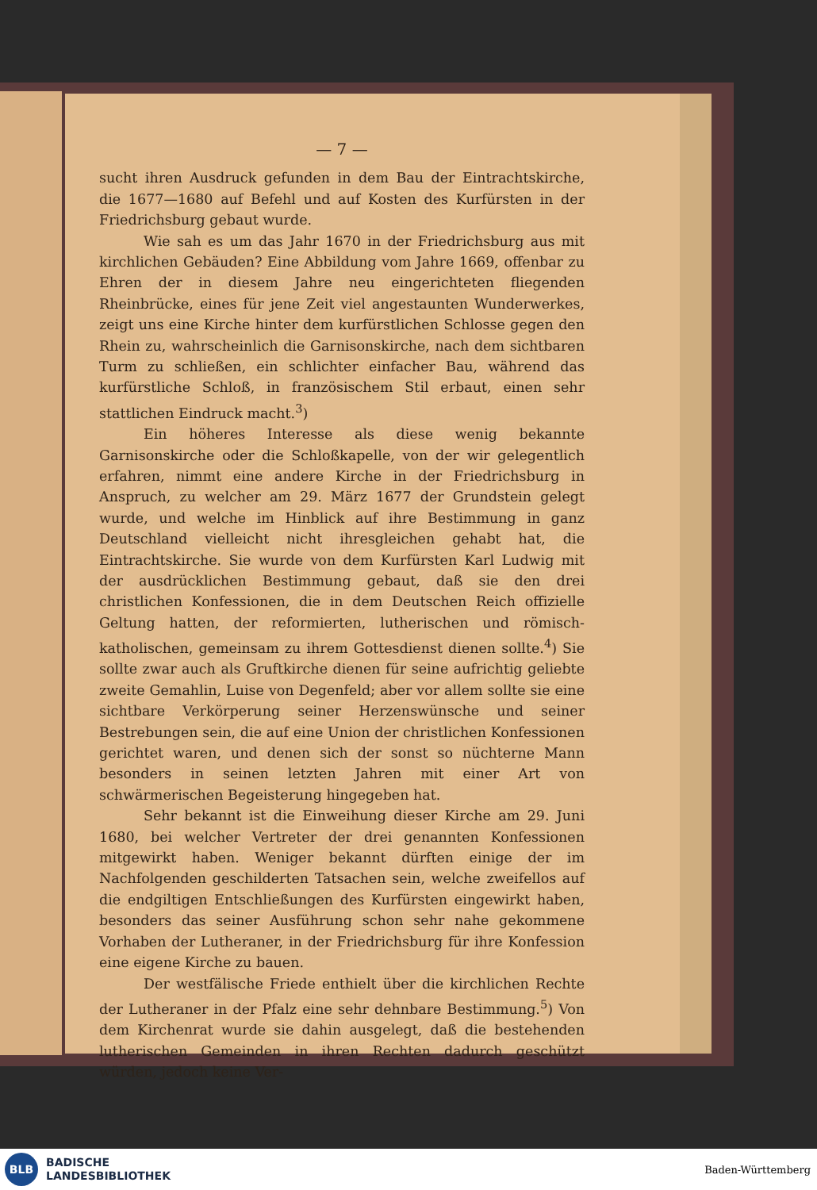— 7 —
sucht ihren Ausdruck gefunden in dem Bau der Eintrachtskirche, die 1677—1680 auf Befehl und auf Kosten des Kurfürsten in der Friedrichsburg gebaut wurde.
Wie sah es um das Jahr 1670 in der Friedrichsburg aus mit kirchlichen Gebäuden? Eine Abbildung vom Jahre 1669, offenbar zu Ehren der in diesem Jahre neu eingerichteten fliegenden Rheinbrücke, eines für jene Zeit viel angestaunten Wunderwerkes, zeigt uns eine Kirche hinter dem kurfürstlichen Schlosse gegen den Rhein zu, wahrscheinlich die Garnisonskirche, nach dem sichtbaren Turm zu schließen, ein schlichter einfacher Bau, während das kurfürstliche Schloß, in französischem Stil erbaut, einen sehr stattlichen Eindruck macht.<sup>3</sup>)
Ein höheres Interesse als diese wenig bekannte Garnisonskirche oder die Schloßkapelle, von der wir gelegentlich erfahren, nimmt eine andere Kirche in der Friedrichsburg in Anspruch, zu welcher am 29. März 1677 der Grundstein gelegt wurde, und welche im Hinblick auf ihre Bestimmung in ganz Deutschland vielleicht nicht ihresgleichen gehabt hat, die Eintrachtskirche. Sie wurde von dem Kurfürsten Karl Ludwig mit der ausdrücklichen Bestimmung gebaut, daß sie den drei christlichen Konfessionen, die in dem Deutschen Reich offizielle Geltung hatten, der reformierten, lutherischen und römisch-katholischen, gemeinsam zu ihrem Gottesdienst dienen sollte.<sup>4</sup>) Sie sollte zwar auch als Gruftkirche dienen für seine aufrichtig geliebte zweite Gemahlin, Luise von Degenfeld; aber vor allem sollte sie eine sichtbare Verkörperung seiner Herzenswünsche und seiner Bestrebungen sein, die auf eine Union der christlichen Konfessionen gerichtet waren, und denen sich der sonst so nüchterne Mann besonders in seinen letzten Jahren mit einer Art von schwärmerischen Begeisterung hingegeben hat.
Sehr bekannt ist die Einweihung dieser Kirche am 29. Juni 1680, bei welcher Vertreter der drei genannten Konfessionen mitgewirkt haben. Weniger bekannt dürften einige der im Nachfolgenden geschilderten Tatsachen sein, welche zweifellos auf die endgiltigen Entschließungen des Kurfürsten eingewirkt haben, besonders das seiner Ausführung schon sehr nahe gekommene Vorhaben der Lutheraner, in der Friedrichsburg für ihre Konfession eine eigene Kirche zu bauen.
Der westfälische Friede enthielt über die kirchlichen Rechte der Lutheraner in der Pfalz eine sehr dehnbare Bestimmung.<sup>5</sup>) Von dem Kirchenrat wurde sie dahin ausgelegt, daß die bestehenden lutherischen Gemeinden in ihren Rechten dadurch geschützt würden, jedoch keine Ver-
BLB
BADISCHE
LANDESBIBLIOTHEK
Baden-Württemberg